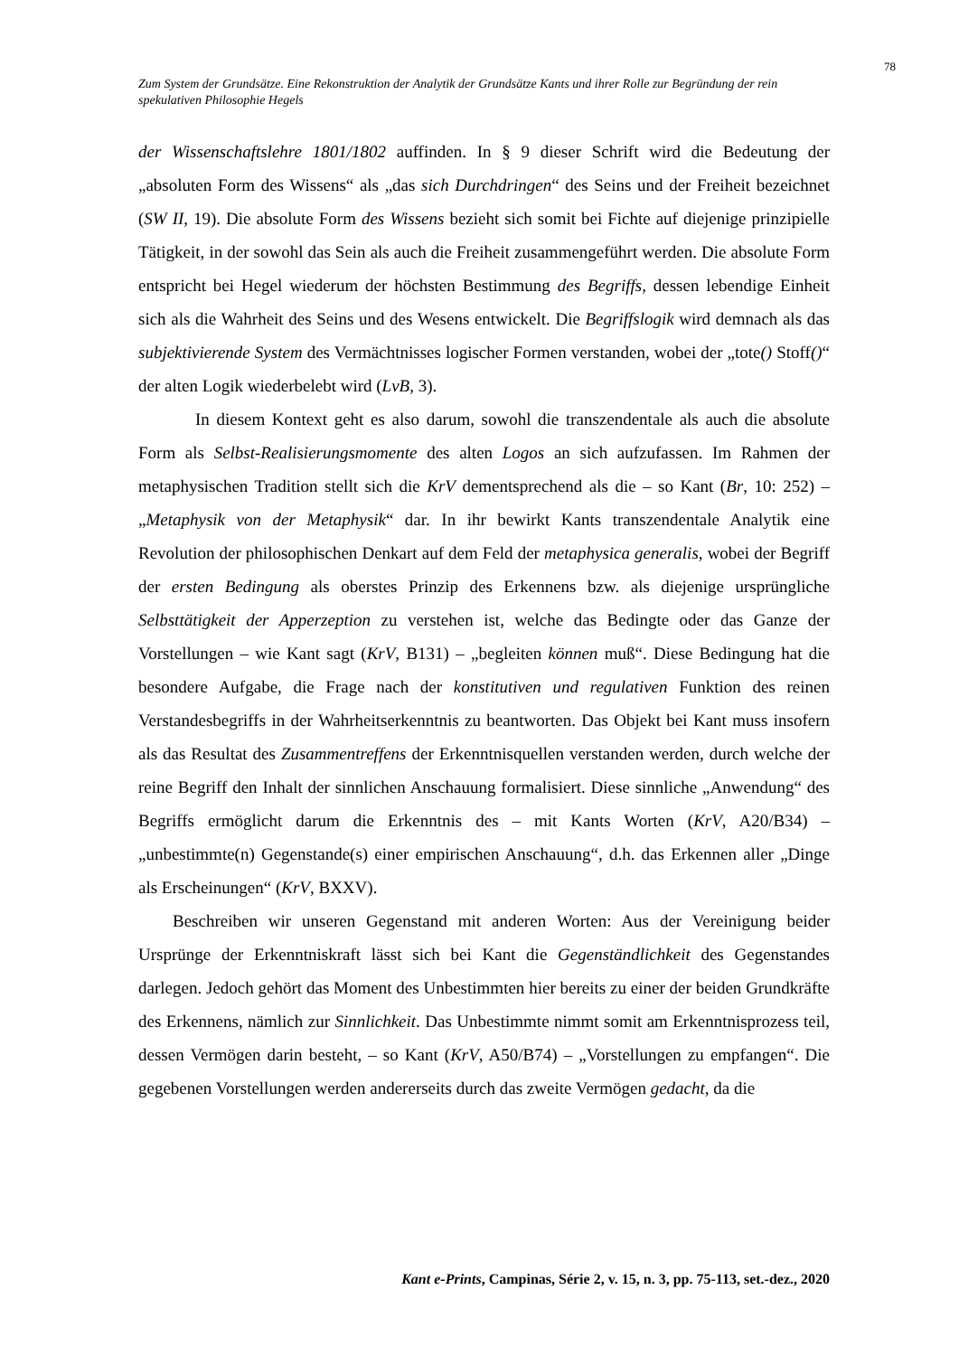78
Zum System der Grundsätze. Eine Rekonstruktion der Analytik der Grundsätze Kants und ihrer Rolle zur Begründung der rein spekulativen Philosophie Hegels
der Wissenschaftslehre 1801/1802 auffinden. In § 9 dieser Schrift wird die Bedeutung der „absoluten Form des Wissens“ als „das sich Durchdringen“ des Seins und der Freiheit bezeichnet (SW II, 19). Die absolute Form des Wissens bezieht sich somit bei Fichte auf diejenige prinzipielle Tätigkeit, in der sowohl das Sein als auch die Freiheit zusammengeführt werden. Die absolute Form entspricht bei Hegel wiederum der höchsten Bestimmung des Begriffs, dessen lebendige Einheit sich als die Wahrheit des Seins und des Wesens entwickelt. Die Begriffslogik wird demnach als das subjektivierende System des Vermächtnisses logischer Formen verstanden, wobei der „tote() Stoff()“ der alten Logik wiederbelebt wird (LvB, 3).
In diesem Kontext geht es also darum, sowohl die transzendentale als auch die absolute Form als Selbst-Realisierungsmomente des alten Logos an sich aufzufassen. Im Rahmen der metaphysischen Tradition stellt sich die KrV dementsprechend als die – so Kant (Br, 10: 252) – „Metaphysik von der Metaphysik“ dar. In ihr bewirkt Kants transzendentale Analytik eine Revolution der philosophischen Denkart auf dem Feld der metaphysica generalis, wobei der Begriff der ersten Bedingung als oberstes Prinzip des Erkennens bzw. als diejenige ursprüngliche Selbsttätigkeit der Apperzeption zu verstehen ist, welche das Bedingte oder das Ganze der Vorstellungen – wie Kant sagt (KrV, B131) – „begleiten können muß“. Diese Bedingung hat die besondere Aufgabe, die Frage nach der konstitutiven und regulativen Funktion des reinen Verstandesbegriffs in der Wahrheitserkenntnis zu beantworten. Das Objekt bei Kant muss insofern als das Resultat des Zusammentreffens der Erkenntnisquellen verstanden werden, durch welche der reine Begriff den Inhalt der sinnlichen Anschauung formalisiert. Diese sinnliche „Anwendung“ des Begriffs ermöglicht darum die Erkenntnis des – mit Kants Worten (KrV, A20/B34) – „unbestimmte(n) Gegenstande(s) einer empirischen Anschauung“, d.h. das Erkennen aller „Dinge als Erscheinungen“ (KrV, BXXV).
Beschreiben wir unseren Gegenstand mit anderen Worten: Aus der Vereinigung beider Ursprünge der Erkenntniskraft lässt sich bei Kant die Gegenständlichkeit des Gegenstandes darlegen. Jedoch gehört das Moment des Unbestimmten hier bereits zu einer der beiden Grundkräfte des Erkennens, nämlich zur Sinnlichkeit. Das Unbestimmte nimmt somit am Erkenntnisprozess teil, dessen Vermögen darin besteht, – so Kant (KrV, A50/B74) – „Vorstellungen zu empfangen“. Die gegebenen Vorstellungen werden andererseits durch das zweite Vermögen gedacht, da die
Kant e-Prints, Campinas, Série 2, v. 15, n. 3, pp. 75-113, set.-dez., 2020